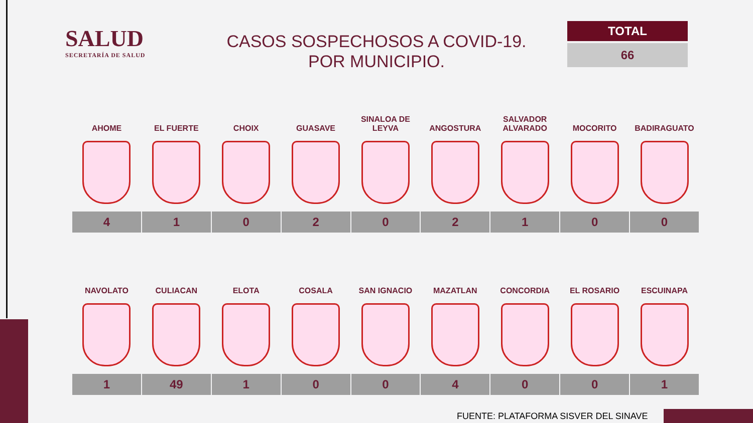SALUD
SECRETARÍA DE SALUD
CASOS SOSPECHOSOS A COVID-19.
POR MUNICIPIO.
TOTAL
66
| AHOME | EL FUERTE | CHOIX | GUASAVE | SINALOA DE LEYVA | ANGOSTURA | SALVADOR ALVARADO | MOCORITO | BADIRAGUATO |
| --- | --- | --- | --- | --- | --- | --- | --- | --- |
| 4 | 1 | 0 | 2 | 0 | 2 | 1 | 0 | 0 |
| NAVOLATO | CULIACAN | ELOTA | COSALA | SAN IGNACIO | MAZATLAN | CONCORDIA | EL ROSARIO | ESCUINAPA |
| --- | --- | --- | --- | --- | --- | --- | --- | --- |
| 1 | 49 | 1 | 0 | 0 | 4 | 0 | 0 | 1 |
FUENTE: PLATAFORMA SISVER DEL SINAVE